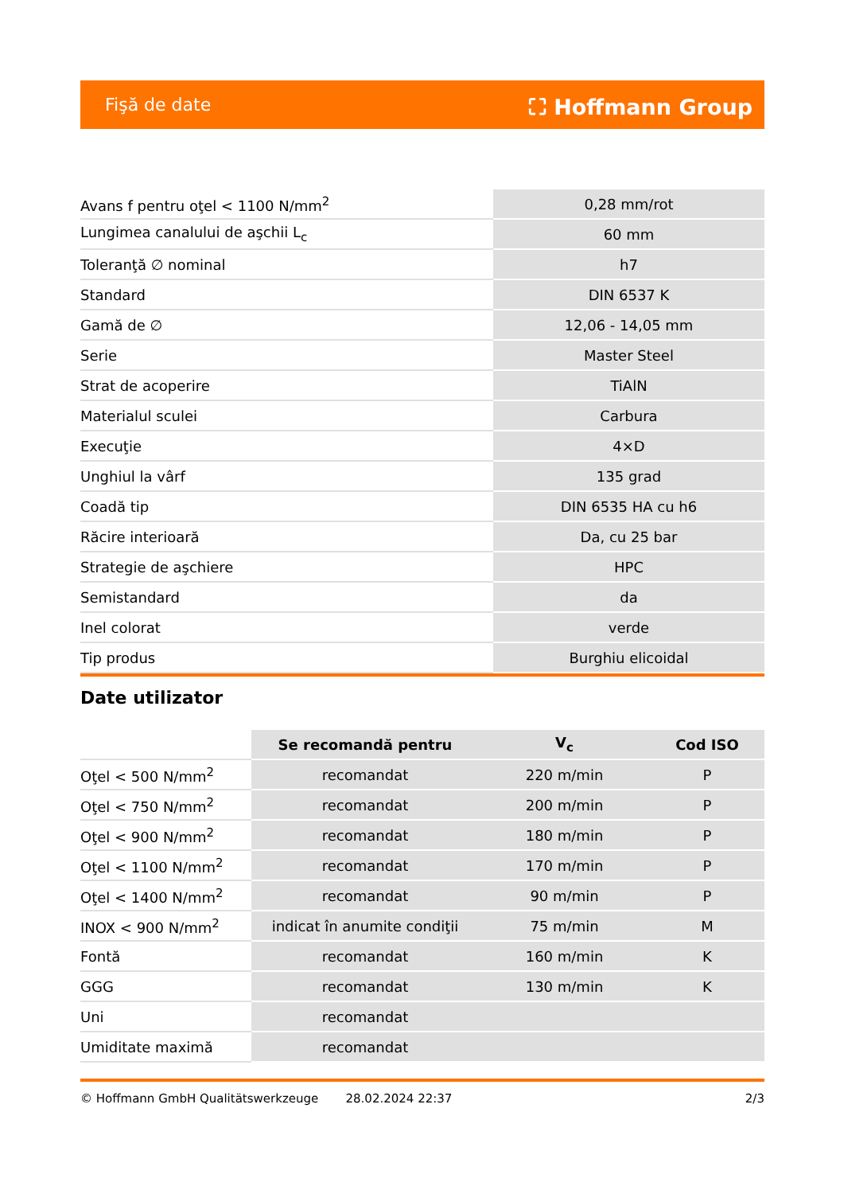Fişă de date ⛶ Hoffmann Group
| Avans f pentru oţel < 1100 N/mm<sup>2</sup> | 0,28 mm/rot |
| Lungimea canalului de aşchii L<sub>c</sub> | 60 mm |
| Toleranţă ∅ nominal | h7 |
| Standard | DIN 6537 K |
| Gamă de ∅ | 12,06 - 14,05 mm |
| Serie | Master Steel |
| Strat de acoperire | TiAlN |
| Materialul sculei | Carbura |
| Execuţie | 4×D |
| Unghiul la vârf | 135 grad |
| Coadă tip | DIN 6535 HA cu h6 |
| Răcire interioară | Da, cu 25 bar |
| Strategie de aşchiere | HPC |
| Semistandard | da |
| Inel colorat | verde |
| Tip produs | Burghiu elicoidal |
Date utilizator
| | Se recomandă pentru | V<sub>c</sub> | Cod ISO |
| --- | --- | --- | --- |
| Oţel < 500 N/mm<sup>2</sup> | recomandat | 220 m/min | P |
| Oţel < 750 N/mm<sup>2</sup> | recomandat | 200 m/min | P |
| Oţel < 900 N/mm<sup>2</sup> | recomandat | 180 m/min | P |
| Oţel < 1100 N/mm<sup>2</sup> | recomandat | 170 m/min | P |
| Oţel < 1400 N/mm<sup>2</sup> | recomandat | 90 m/min | P |
| INOX < 900 N/mm<sup>2</sup> | indicat în anumite condiţii | 75 m/min | M |
| Fontă | recomandat | 160 m/min | K |
| GGG | recomandat | 130 m/min | K |
| Uni | recomandat | | |
| Umiditate maximă | recomandat | | |
© Hoffmann GmbH Qualitätswerkzeuge 28.02.2024 22:37 2/3